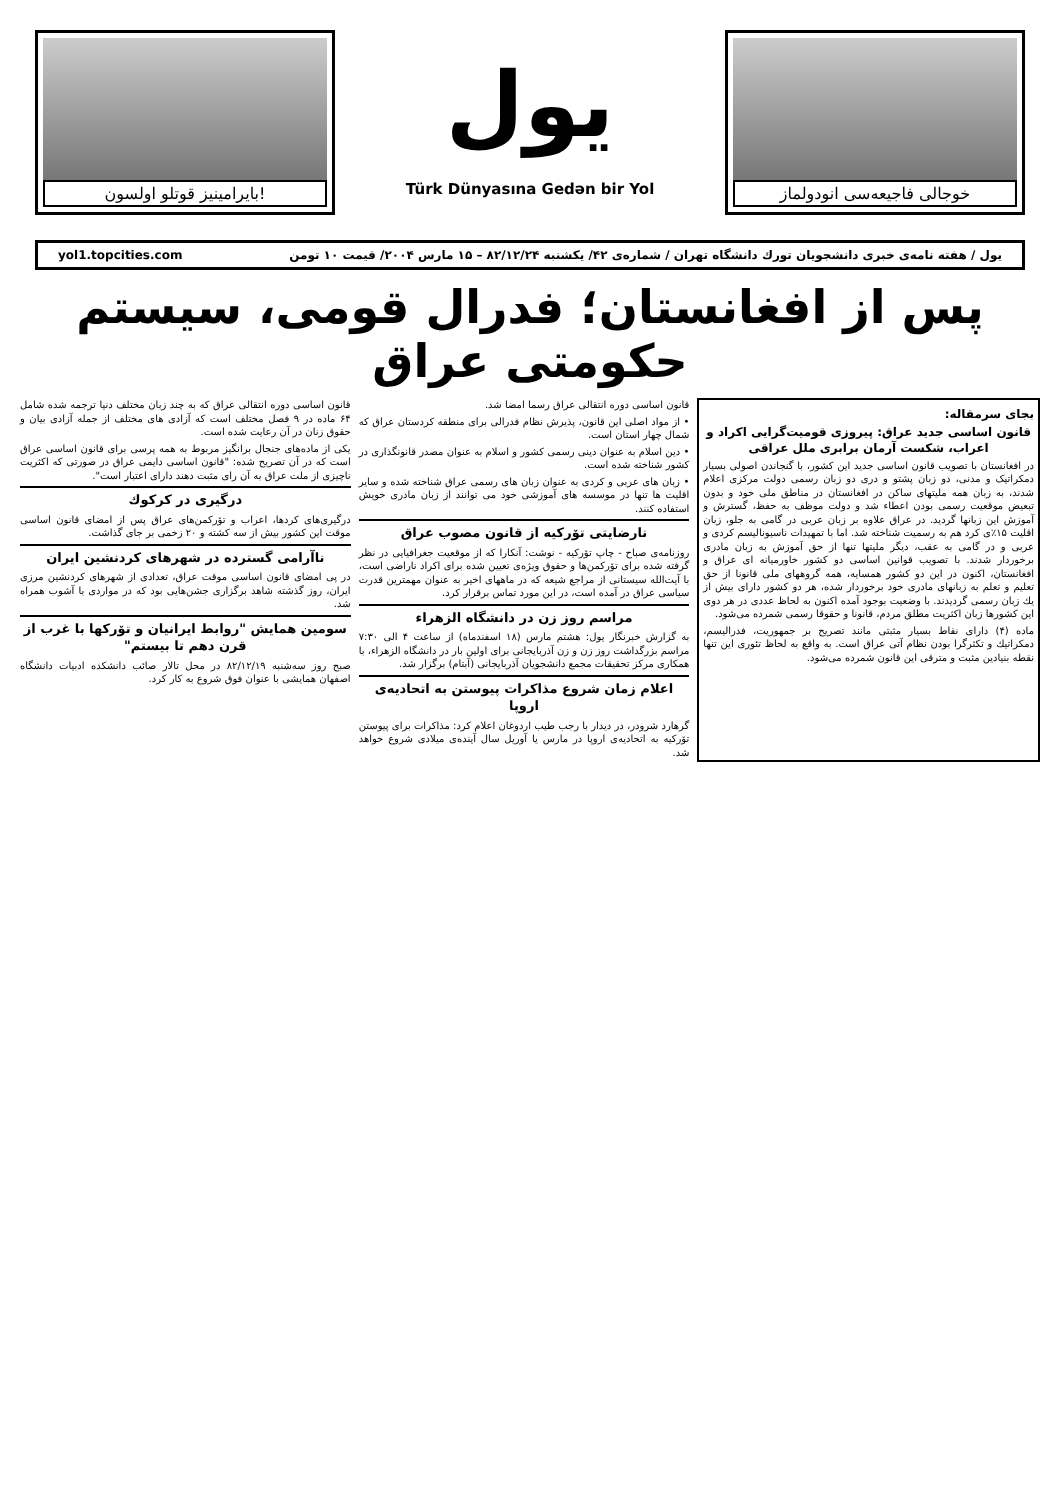بایرامینیز قوتلو اولسون!
یول
Türk Dünyasına Gedən bir Yol
خوجالی فاجیعه‌سی انودولماز
yol1.topcities.com یول / هفته نامه‌ی خبری دانشجویان تورك دانشگاه تهران / شماره‌ی ۴۲/ یکشنبه ۸۲/۱۲/۲۴ – ۱۵ مارس ۲۰۰۴/ قیمت ۱۰ تومن
پس از افغانستان؛ فدرال قومی، سیستم حکومتی عراق
بجای سرمقاله:
قانون اساسی جدید عراق: پیروزی قومیت‌گرایی اکراد و اعراب، شکست آرمان برابری ملل عراقی
در افغانستان با تصویب قانون اساسی جدید این کشور، با گنجاندن اصولی بسیار دمکراتیک و مدنی، دو زبان پشتو و دری دو زبان رسمی دولت مرکزی اعلام شدند، به زبان همه ملیتهای ساکن در افغانستان در مناطق ملی خود و بدون تبعیض موقعیت رسمی بودن اعطاء شد و دولت موظف به حفظ، گسترش و آموزش این زبانها گردید. در عراق علاوه بر زبان عربی در گامی به جلو، زبان اقلیت ۱۵٪ی کرد هم به رسمیت شناخته شد. اما با تمهیدات ناسیونالیسم کردی و عربی و در گامی به عقب، دیگر ملیتها تنها از حق آموزش به زبان مادری برخوردار شدند. با تصویب قوانین اساسی دو کشور خاورمیانه ای عراق و افغانستان، اکنون در این دو کشور همسایه، همه گروههای ملی قانونا از حق تعلیم و تعلم به زبانهای مادری خود برخوردار شده، هر دو کشور دارای بیش از یك زبان رسمی گردیدند. با وضعیت بوجود آمده اکنون به لحاظ عددی در هر دوی این کشورها زبان اکثریت مطلق مردم، قانونا و حقوقا رسمی شمرده می‌شود.
ماده (۴) دارای نقاط بسیار مثبتی مانند تصریح بر جمهوریت، فدرالیسم، دمکراتیك و تکثرگرا بودن نظام آتی عراق است. به واقع به لحاظ تئوری این تنها نقطه بنیادین مثبت و مترقی این قانون شمرده می‌شود.
قانون اساسی دوره انتقالی عراق رسما امضا شد.
• از مواد اصلی این قانون، پذیرش نظام فدرالی برای منطقه کردستان عراق که شمال چهار استان است.
• دین اسلام به عنوان دینی رسمی کشور و اسلام به عنوان مصدر قانونگذاری در کشور شناخته شده است.
• زبان های عربی و کردی به عنوان زبان های رسمی عراق شناخته شده و سایر اقلیت ها تنها در موسسه های آموزشی خود می توانند از زبان مادری خویش استفاده کنند.
نارضایتی تۆرکیه از قانون مصوب عراق
روزنامه‌ی صباح - چاپ تۆرکیه - نوشت: آنکارا که از موقعیت جغرافیایی در نظر گرفته شده برای تۆرکمن‌ها و حقوق ویژه‌ی تعیین شده برای اکراد ناراضی است، با آیت‌الله سیستانی از مراجع شیعه که در ماههای اخیر به عنوان مهمترین قدرت سیاسی عراق در آمده است، در این مورد تماس برقرار کرد.
مراسم روز زن در دانشگاه الزهراء
به گزارش خبرنگار یول: هشتم مارس (۱۸ اسفندماه) از ساعت ۴ الی ۷:۳۰ مراسم بزرگداشت روز زن و زن آذربایجانی برای اولین بار در دانشگاه الزهراء، با همکاری مرکز تحقیقات مجمع دانشجویان آذربایجانی (آبتام) برگزار شد.
اعلام زمان شروع مذاکرات پیوستن به اتحادیه‌ی اروپا
گرهارد شرودر، در دیدار با رجب طیب اردوغان اعلام کرد: مذاکرات برای پیوستن تۆرکیه به اتحادیه‌ی اروپا در مارس یا آوریل سال آینده‌ی میلادی شروع خواهد شد.
قانون اساسی دوره انتقالی عراق که به چند زبان مختلف دنیا ترجمه شده شامل ۶۴ ماده در ۹ فصل مختلف است که آزادی های مختلف از جمله آزادی بیان و حقوق زنان در آن رعایت شده است.
یکی از ماده‌های جنجال برانگیز مربوط به همه پرسی برای قانون اساسی عراق است که در آن تصریح شده: "قانون اساسی دایمی عراق در صورتی که اکثریت ناچیزی از ملت عراق به آن رای مثبت دهند دارای اعتبار است".
درگیری در کرکوك
درگیری‌های کردها، اعراب و تۆرکمن‌های عراق پس از امضای قانون اساسی موقت این کشور بیش از سه کشته و ۲۰ زخمی بر جای گذاشت.
ناآرامی گسترده در شهرهای کردنشین ایران
در پی امضای قانون اساسی موقت عراق، تعدادی از شهرهای کردنشین مرزی ایران، روز گذشته شاهد برگزاری جشن‌هایی بود که در مواردی با آشوب همراه شد.
سومین همایش "روابط ایرانیان و تۆرکها با غرب از قرن دهم تا بیستم"
صبح روز سه‌شنبه ۸۲/۱۲/۱۹ در محل تالار صائب دانشکده ادبیات دانشگاه اصفهان همایشی با عنوان فوق شروع به کار کرد.